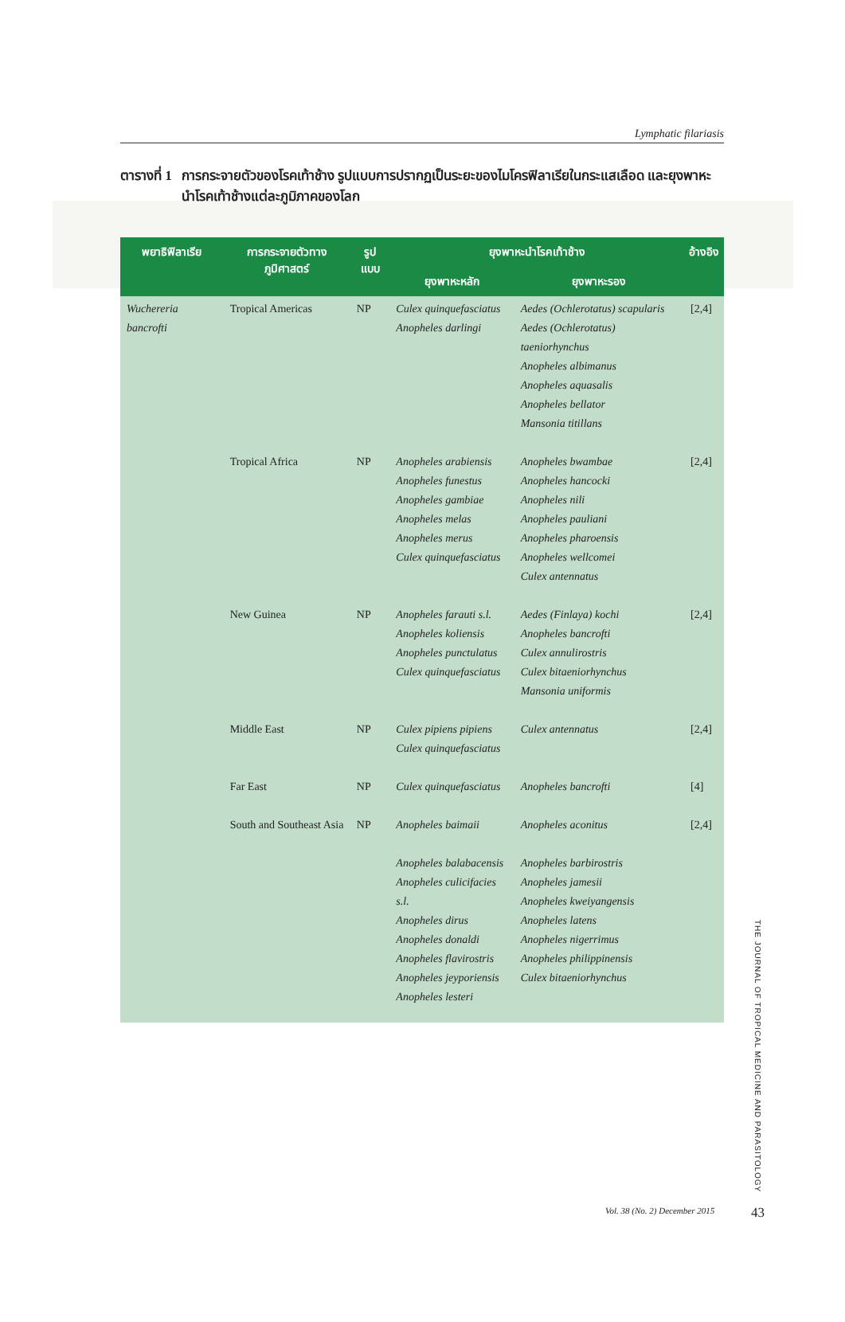Lymphatic filariasis
ตารางที่ 1
การกระจายตัวของโรคเท้าช้าง รูปแบบการปรากฏเป็นระยะของไมโครฟิลาเรียในกระแสเลือด และยุงพาหะนำโรคเท้าช้างแต่ละภูมิภาคของโลก
| พยาธิฟิลาเรีย | การกระจายตัวทางภูมิศาสตร์ | รูปแบบ | ยุงพาหะนำโรคเท้าช้าง | | อ้างอิง |
| --- | --- | --- | --- | --- | --- |
| | | | ยุงพาหะหลัก | ยุงพาหะรอง | |
| Wuchereria bancrofti | Tropical Americas | NP | Culex quinquefasciatus Anopheles darlingi | Aedes (Ochlerotatus) scapularis Aedes (Ochlerotatus) taeniorhynchus Anopheles albimanus Anopheles aquasalis Anopheles bellator Mansonia titillans | [2,4] |
| | Tropical Africa | NP | Anopheles arabiensis Anopheles funestus Anopheles gambiae Anopheles melas Anopheles merus Culex quinquefasciatus | Anopheles bwambae Anopheles hancocki Anopheles nili Anopheles pauliani Anopheles pharoensis Anopheles wellcomei Culex antennatus | [2,4] |
| | New Guinea | NP | Anopheles farauti s.l. Anopheles koliensis Anopheles punctulatus Culex quinquefasciatus | Aedes (Finlaya) kochi Anopheles bancrofti Culex annulirostris Culex bitaeniorhynchus Mansonia uniformis | [2,4] |
| | Middle East | NP | Culex pipiens pipiens Culex quinquefasciatus | Culex antennatus | [2,4] |
| | Far East | NP | Culex quinquefasciatus | Anopheles bancrofti | [4] |
| | South and Southeast Asia | NP | Anopheles baimaii Anopheles balabacensis Anopheles culicifacies s.l. Anopheles dirus Anopheles donaldi Anopheles flavirostris Anopheles jeyporiensis Anopheles lesteri | Anopheles aconitus Anopheles barbirostris Anopheles jamesii Anopheles kweiyangensis Anopheles latens Anopheles nigerrimus Anopheles philippinensis Culex bitaeniorhynchus | [2,4] |
THE JOURNAL OF TROPICAL MEDICINE AND PARASITOLOGY
Vol. 38 (No. 2) December 2015 43